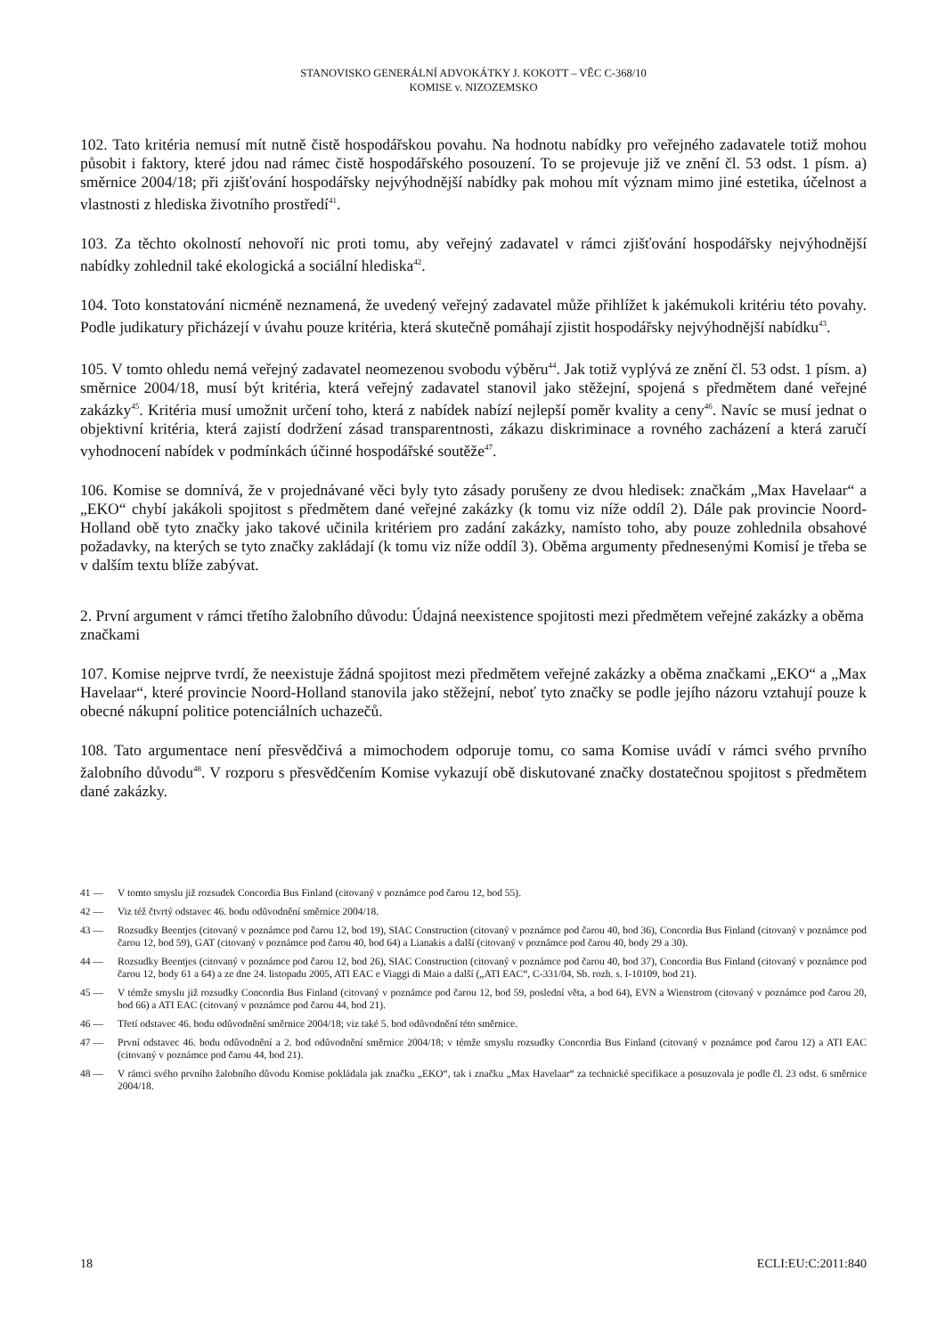STANOVISKO GENERÁLNÍ ADVOKÁTKY J. KOKOTT – VĚC C-368/10
KOMISE v. NIZOZEMSKO
102. Tato kritéria nemusí mít nutně čistě hospodářskou povahu. Na hodnotu nabídky pro veřejného zadavatele totiž mohou působit i faktory, které jdou nad rámec čistě hospodářského posouzení. To se projevuje již ve znění čl. 53 odst. 1 písm. a) směrnice 2004/18; při zjišťování hospodářsky nejvýhodnější nabídky pak mohou mít význam mimo jiné estetika, účelnost a vlastnosti z hlediska životního prostředí<sup>41</sup>.
103. Za těchto okolností nehovoří nic proti tomu, aby veřejný zadavatel v rámci zjišťování hospodářsky nejvýhodnější nabídky zohlednil také ekologická a sociální hlediska<sup>42</sup>.
104. Toto konstatování nicméně neznamená, že uvedený veřejný zadavatel může přihlížet k jakémukoli kritériu této povahy. Podle judikatury přicházejí v úvahu pouze kritéria, která skutečně pomáhají zjistit hospodářsky nejvýhodnější nabídku<sup>43</sup>.
105. V tomto ohledu nemá veřejný zadavatel neomezenou svobodu výběru<sup>44</sup>. Jak totiž vyplývá ze znění čl. 53 odst. 1 písm. a) směrnice 2004/18, musí být kritéria, která veřejný zadavatel stanovil jako stěžejní, spojená s předmětem dané veřejné zakázky<sup>45</sup>. Kritéria musí umožnit určení toho, která z nabídek nabízí nejlepší poměr kvality a ceny<sup>46</sup>. Navíc se musí jednat o objektivní kritéria, která zajistí dodržení zásad transparentnosti, zákazu diskriminace a rovného zacházení a která zaručí vyhodnocení nabídek v podmínkách účinné hospodářské soutěže<sup>47</sup>.
106. Komise se domnívá, že v projednávané věci byly tyto zásady porušeny ze dvou hledisek: značkám „Max Havelaar“ a „EKO“ chybí jakákoli spojitost s předmětem dané veřejné zakázky (k tomu viz níže oddíl 2). Dále pak provincie Noord-Holland obě tyto značky jako takové učinila kritériem pro zadání zakázky, namísto toho, aby pouze zohlednila obsahové požadavky, na kterých se tyto značky zakládají (k tomu viz níže oddíl 3). Oběma argumenty přednesenými Komisí je třeba se v dalším textu blíže zabývat.
2. První argument v rámci třetího žalobního důvodu: Údajná neexistence spojitosti mezi předmětem veřejné zakázky a oběma značkami
107. Komise nejprve tvrdí, že neexistuje žádná spojitost mezi předmětem veřejné zakázky a oběma značkami „EKO“ a „Max Havelaar“, které provincie Noord-Holland stanovila jako stěžejní, neboť tyto značky se podle jejího názoru vztahují pouze k obecné nákupní politice potenciálních uchazečů.
108. Tato argumentace není přesvědčivá a mimochodem odporuje tomu, co sama Komise uvádí v rámci svého prvního žalobního důvodu<sup>48</sup>. V rozporu s přesvědčením Komise vykazují obě diskutované značky dostatečnou spojitost s předmětem dané zakázky.
41 —
V tomto smyslu již rozsudek Concordia Bus Finland (citovaný v poznámce pod čarou 12, bod 55).
42 —
Viz též čtvrtý odstavec 46. bodu odůvodnění směrnice 2004/18.
43 —
Rozsudky Beentjes (citovaný v poznámce pod čarou 12, bod 19), SIAC Construction (citovaný v poznámce pod čarou 40, bod 36), Concordia Bus Finland (citovaný v poznámce pod čarou 12, bod 59), GAT (citovaný v poznámce pod čarou 40, bod 64) a Lianakis a další (citovaný v poznámce pod čarou 40, body 29 a 30).
44 —
Rozsudky Beentjes (citovaný v poznámce pod čarou 12, bod 26), SIAC Construction (citovaný v poznámce pod čarou 40, bod 37), Concordia Bus Finland (citovaný v poznámce pod čarou 12, body 61 a 64) a ze dne 24. listopadu 2005, ATI EAC e Viaggi di Maio a další („ATI EAC“, C-331/04, Sb. rozh. s. I-10109, bod 21).
45 —
V témže smyslu již rozsudky Concordia Bus Finland (citovaný v poznámce pod čarou 12, bod 59, poslední věta, a bod 64), EVN a Wienstrom (citovaný v poznámce pod čarou 20, bod 66) a ATI EAC (citovaný v poznámce pod čarou 44, bod 21).
46 —
Třetí odstavec 46. bodu odůvodnění směrnice 2004/18; viz také 5. bod odůvodnění této směrnice.
47 —
První odstavec 46. bodu odůvodnění a 2. bod odůvodnění směrnice 2004/18; v témže smyslu rozsudky Concordia Bus Finland (citovaný v poznámce pod čarou 12) a ATI EAC (citovaný v poznámce pod čarou 44, bod 21).
48 —
V rámci svého prvního žalobního důvodu Komise pokládala jak značku „EKO“, tak i značku „Max Havelaar“ za technické specifikace a posuzovala je podle čl. 23 odst. 6 směrnice 2004/18.
18 ECLI:EU:C:2011:840